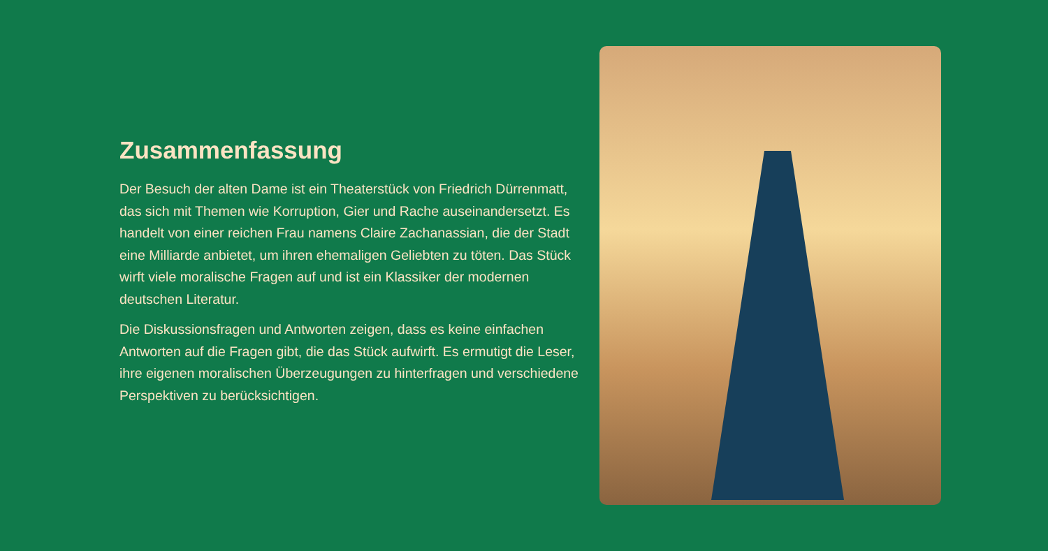Zusammenfassung
Der Besuch der alten Dame ist ein Theaterstück von Friedrich Dürrenmatt, das sich mit Themen wie Korruption, Gier und Rache auseinandersetzt. Es handelt von einer reichen Frau namens Claire Zachanassian, die der Stadt eine Milliarde anbietet, um ihren ehemaligen Geliebten zu töten. Das Stück wirft viele moralische Fragen auf und ist ein Klassiker der modernen deutschen Literatur.
Die Diskussionsfragen und Antworten zeigen, dass es keine einfachen Antworten auf die Fragen gibt, die das Stück aufwirft. Es ermutigt die Leser, ihre eigenen moralischen Überzeugungen zu hinterfragen und verschiedene Perspektiven zu berücksichtigen.